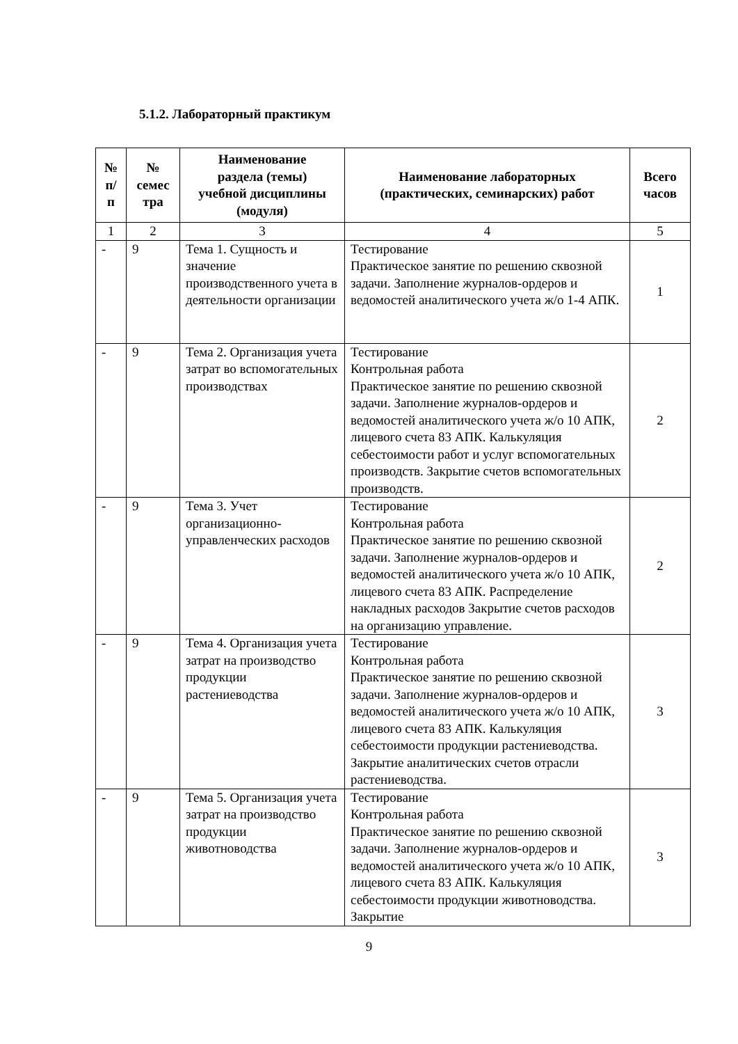5.1.2. Лабораторный практикум
| № п/ п | № семес тра | Наименование раздела (темы) учебной дисциплины (модуля) | Наименование лабораторных (практических, семинарских) работ | Всего часов |
| --- | --- | --- | --- | --- |
| 1 | 2 | 3 | 4 | 5 |
| - | 9 | Тема 1. Сущность и значение производственного учета в деятельности организации | Тестирование Практическое занятие по решению сквозной задачи. Заполнение журналов-ордеров и ведомостей аналитического учета ж/о 1-4 АПК. | 1 |
| - | 9 | Тема 2. Организация учета затрат во вспомогательных производствах | Тестирование Контрольная работа Практическое занятие по решению сквозной задачи. Заполнение журналов-ордеров и ведомостей аналитического учета ж/о 10 АПК, лицевого счета 83 АПК. Калькуляция себестоимости работ и услуг вспомогательных производств. Закрытие счетов вспомогательных производств. | 2 |
| - | 9 | Тема 3. Учет организационно-управленческих расходов | Тестирование Контрольная работа Практическое занятие по решению сквозной задачи. Заполнение журналов-ордеров и ведомостей аналитического учета ж/о 10 АПК, лицевого счета 83 АПК. Распределение накладных расходов Закрытие счетов расходов на организацию управление. | 2 |
| - | 9 | Тема 4. Организация учета затрат на производство продукции растениеводства | Тестирование Контрольная работа Практическое занятие по решению сквозной задачи. Заполнение журналов-ордеров и ведомостей аналитического учета ж/о 10 АПК, лицевого счета 83 АПК. Калькуляция себестоимости продукции растениеводства. Закрытие аналитических счетов отрасли растениеводства. | 3 |
| - | 9 | Тема 5. Организация учета затрат на производство продукции животноводства | Тестирование Контрольная работа Практическое занятие по решению сквозной задачи. Заполнение журналов-ордеров и ведомостей аналитического учета ж/о 10 АПК, лицевого счета 83 АПК. Калькуляция себестоимости продукции животноводства. Закрытие | 3 |
9